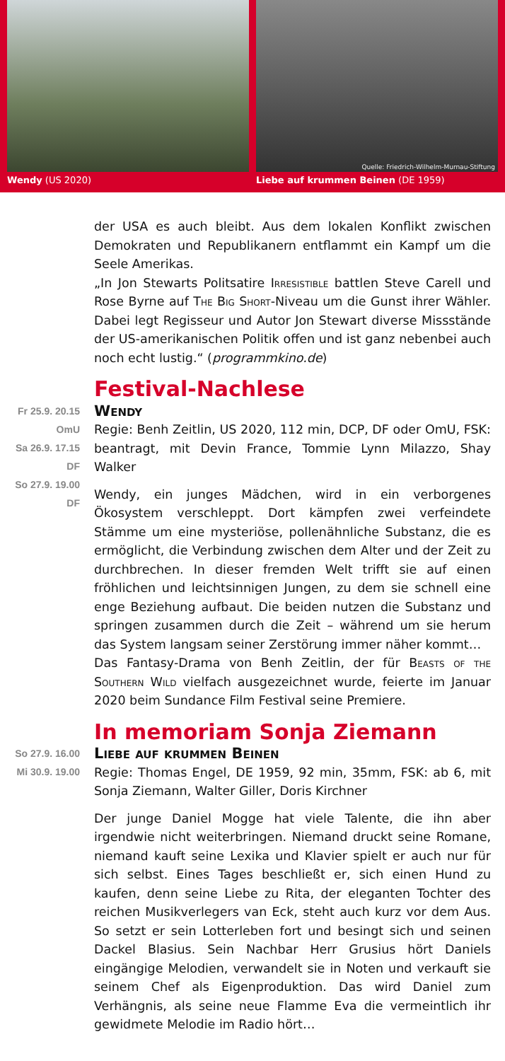Wendy (US 2020)
Quelle: Friedrich-Wilhelm-Murnau-Stiftung
Liebe auf krummen Beinen (DE 1959)
der USA es auch bleibt. Aus dem lokalen Konflikt zwischen Demokraten und Republikanern entflammt ein Kampf um die Seele Amerikas.
„In Jon Stewarts Politsatire Irresistible battlen Steve Carell und Rose Byrne auf The Big Short-Niveau um die Gunst ihrer Wähler. Dabei legt Regisseur und Autor Jon Stewart diverse Missstände der US-amerikanischen Politik offen und ist ganz nebenbei auch noch echt lustig.“ (programmkino.de)
Festival-Nachlese
Fr 25.9. 20.15 OmU
Sa 26.9. 17.15 DF
So 27.9. 19.00 DF
Wendy
Regie: Benh Zeitlin, US 2020, 112 min, DCP, DF oder OmU, FSK: beantragt, mit Devin France, Tommie Lynn Milazzo, Shay Walker
Wendy, ein junges Mädchen, wird in ein verborgenes Ökosystem verschleppt. Dort kämpfen zwei verfeindete Stämme um eine mysteriöse, pollenähnliche Substanz, die es ermöglicht, die Verbindung zwischen dem Alter und der Zeit zu durchbrechen. In dieser fremden Welt trifft sie auf einen fröhlichen und leichtsinnigen Jungen, zu dem sie schnell eine enge Beziehung aufbaut. Die beiden nutzen die Substanz und springen zusammen durch die Zeit – während um sie herum das System langsam seiner Zerstörung immer näher kommt…
Das Fantasy-Drama von Benh Zeitlin, der für Beasts of the Southern Wild vielfach ausgezeichnet wurde, feierte im Januar 2020 beim Sundance Film Festival seine Premiere.
In memoriam Sonja Ziemann
So 27.9. 16.00
Mi 30.9. 19.00
Liebe auf krummen Beinen
Regie: Thomas Engel, DE 1959, 92 min, 35mm, FSK: ab 6, mit Sonja Ziemann, Walter Giller, Doris Kirchner
Der junge Daniel Mogge hat viele Talente, die ihn aber irgendwie nicht weiterbringen. Niemand druckt seine Romane, niemand kauft seine Lexika und Klavier spielt er auch nur für sich selbst. Eines Tages beschließt er, sich einen Hund zu kaufen, denn seine Liebe zu Rita, der eleganten Tochter des reichen Musikverlegers van Eck, steht auch kurz vor dem Aus. So setzt er sein Lotterleben fort und besingt sich und seinen Dackel Blasius. Sein Nachbar Herr Grusius hört Daniels eingängige Melodien, verwandelt sie in Noten und verkauft sie seinem Chef als Eigenproduktion. Das wird Daniel zum Verhängnis, als seine neue Flamme Eva die vermeintlich ihr gewidmete Melodie im Radio hört…